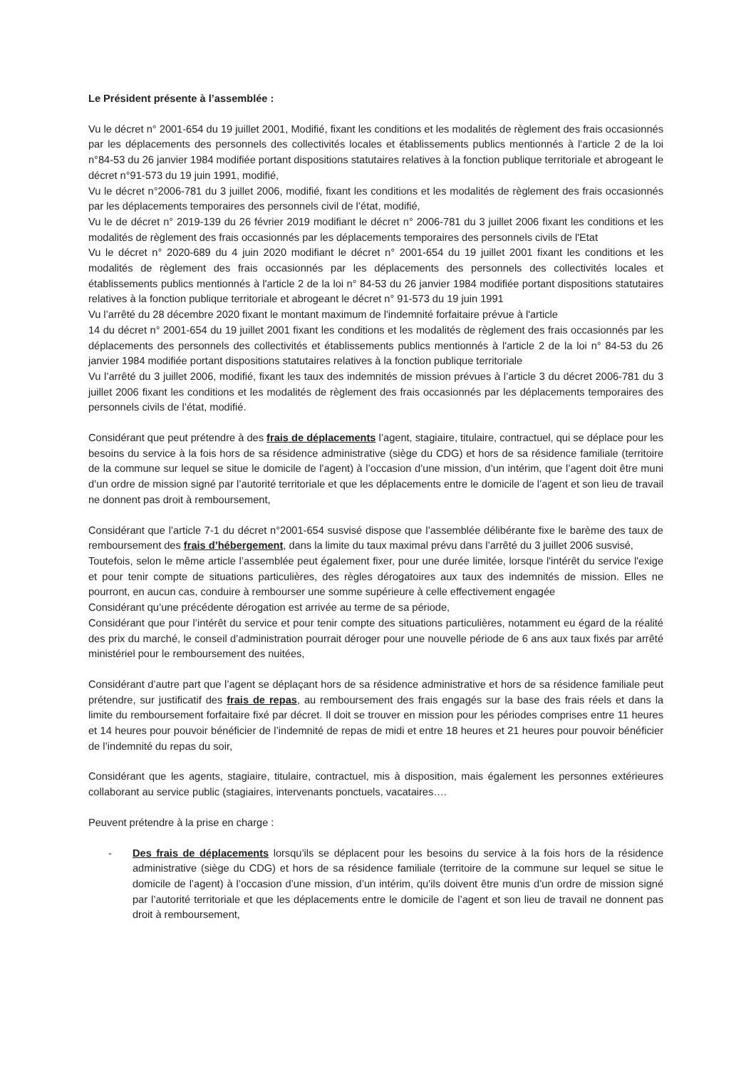Le Président présente à l’assemblée :
Vu le décret n° 2001-654 du 19 juillet 2001, Modifié, fixant les conditions et les modalités de règlement des frais occasionnés par les déplacements des personnels des collectivités locales et établissements publics mentionnés à l’article 2 de la loi n°84-53 du 26 janvier 1984 modifiée portant dispositions statutaires relatives à la fonction publique territoriale et abrogeant le décret n°91-573 du 19 juin 1991, modifié,
Vu le décret n°2006-781 du 3 juillet 2006, modifié, fixant les conditions et les modalités de règlement des frais occasionnés par les déplacements temporaires des personnels civil de l’état, modifié,
Vu le de décret n° 2019-139 du 26 février 2019 modifiant le décret n° 2006-781 du 3 juillet 2006 fixant les conditions et les modalités de règlement des frais occasionnés par les déplacements temporaires des personnels civils de l'Etat
Vu le décret n° 2020-689 du 4 juin 2020 modifiant le décret n° 2001-654 du 19 juillet 2001 fixant les conditions et les modalités de règlement des frais occasionnés par les déplacements des personnels des collectivités locales et établissements publics mentionnés à l'article 2 de la loi n° 84-53 du 26 janvier 1984 modifiée portant dispositions statutaires relatives à la fonction publique territoriale et abrogeant le décret n° 91-573 du 19 juin 1991
Vu l’arrêté du 28 décembre 2020 fixant le montant maximum de l'indemnité forfaitaire prévue à l'article
14 du décret n° 2001-654 du 19 juillet 2001 fixant les conditions et les modalités de règlement des frais occasionnés par les déplacements des personnels des collectivités et établissements publics mentionnés à l'article 2 de la loi n° 84-53 du 26 janvier 1984 modifiée portant dispositions statutaires relatives à la fonction publique territoriale
Vu l’arrêté du 3 juillet 2006, modifié, fixant les taux des indemnités de mission prévues à l’article 3 du décret 2006-781 du 3 juillet 2006 fixant les conditions et les modalités de règlement des frais occasionnés par les déplacements temporaires des personnels civils de l’état, modifié.
Considérant que peut prétendre à des frais de déplacements l’agent, stagiaire, titulaire, contractuel, qui se déplace pour les besoins du service à la fois hors de sa résidence administrative (siège du CDG) et hors de sa résidence familiale (territoire de la commune sur lequel se situe le domicile de l’agent) à l’occasion d’une mission, d’un intérim, que l’agent doit être muni d’un ordre de mission signé par l’autorité territoriale et que les déplacements entre le domicile de l’agent et son lieu de travail ne donnent pas droit à remboursement,
Considérant que l’article 7-1 du décret n°2001-654 susvisé dispose que l’assemblée délibérante fixe le barème des taux de remboursement des frais d’hébergement, dans la limite du taux maximal prévu dans l’arrêté du 3 juillet 2006 susvisé,
Toutefois, selon le même article l’assemblée peut également fixer, pour une durée limitée, lorsque l'intérêt du service l'exige et pour tenir compte de situations particulières, des règles dérogatoires aux taux des indemnités de mission. Elles ne pourront, en aucun cas, conduire à rembourser une somme supérieure à celle effectivement engagée
Considérant qu’une précédente dérogation est arrivée au terme de sa période,
Considérant que pour l’intérêt du service et pour tenir compte des situations particulières, notamment eu égard de la réalité des prix du marché, le conseil d’administration pourrait déroger pour une nouvelle période de 6 ans aux taux fixés par arrêté ministériel pour le remboursement des nuitées,
Considérant d’autre part que l’agent se déplaçant hors de sa résidence administrative et hors de sa résidence familiale peut prétendre, sur justificatif des frais de repas, au remboursement des frais engagés sur la base des frais réels et dans la limite du remboursement forfaitaire fixé par décret. Il doit se trouver en mission pour les périodes comprises entre 11 heures et 14 heures pour pouvoir bénéficier de l’indemnité de repas de midi et entre 18 heures et 21 heures pour pouvoir bénéficier de l’indemnité du repas du soir,
Considérant que les agents, stagiaire, titulaire, contractuel, mis à disposition, mais également les personnes extérieures collaborant au service public (stagiaires, intervenants ponctuels, vacataires….
Peuvent prétendre à la prise en charge :
- Des frais de déplacements lorsqu’ils se déplacent pour les besoins du service à la fois hors de la résidence administrative (siège du CDG) et hors de sa résidence familiale (territoire de la commune sur lequel se situe le domicile de l’agent) à l’occasion d’une mission, d’un intérim, qu’ils doivent être munis d’un ordre de mission signé par l’autorité territoriale et que les déplacements entre le domicile de l’agent et son lieu de travail ne donnent pas droit à remboursement,